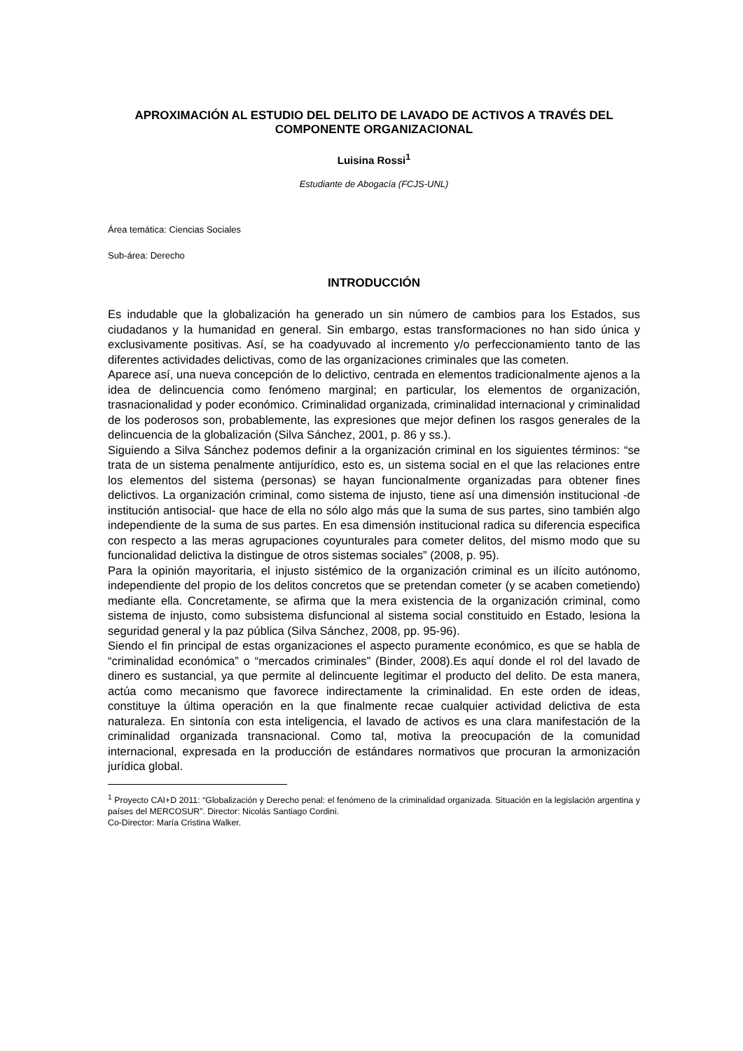APROXIMACIÓN AL ESTUDIO DEL DELITO DE LAVADO DE ACTIVOS A TRAVÉS DEL COMPONENTE ORGANIZACIONAL
Luisina Rossi<sup>1</sup>
Estudiante de Abogacía (FCJS-UNL)
Área temática: Ciencias Sociales
Sub-área: Derecho
INTRODUCCIÓN
Es indudable que la globalización ha generado un sin número de cambios para los Estados, sus ciudadanos y la humanidad en general. Sin embargo, estas transformaciones no han sido única y exclusivamente positivas. Así, se ha coadyuvado al incremento y/o perfeccionamiento tanto de las diferentes actividades delictivas, como de las organizaciones criminales que las cometen.
Aparece así, una nueva concepción de lo delictivo, centrada en elementos tradicionalmente ajenos a la idea de delincuencia como fenómeno marginal; en particular, los elementos de organización, trasnacionalidad y poder económico. Criminalidad organizada, criminalidad internacional y criminalidad de los poderosos son, probablemente, las expresiones que mejor definen los rasgos generales de la delincuencia de la globalización (Silva Sánchez, 2001, p. 86 y ss.).
Siguiendo a Silva Sánchez podemos definir a la organización criminal en los siguientes términos: “se trata de un sistema penalmente antijurídico, esto es, un sistema social en el que las relaciones entre los elementos del sistema (personas) se hayan funcionalmente organizadas para obtener fines delictivos. La organización criminal, como sistema de injusto, tiene así una dimensión institucional -de institución antisocial- que hace de ella no sólo algo más que la suma de sus partes, sino también algo independiente de la suma de sus partes. En esa dimensión institucional radica su diferencia especifica con respecto a las meras agrupaciones coyunturales para cometer delitos, del mismo modo que su funcionalidad delictiva la distingue de otros sistemas sociales” (2008, p. 95).
Para la opinión mayoritaria, el injusto sistémico de la organización criminal es un ilícito autónomo, independiente del propio de los delitos concretos que se pretendan cometer (y se acaben cometiendo) mediante ella. Concretamente, se afirma que la mera existencia de la organización criminal, como sistema de injusto, como subsistema disfuncional al sistema social constituido en Estado, lesiona la seguridad general y la paz pública (Silva Sánchez, 2008, pp. 95-96).
Siendo el fin principal de estas organizaciones el aspecto puramente económico, es que se habla de “criminalidad económica” o “mercados criminales” (Binder, 2008).Es aquí donde el rol del lavado de dinero es sustancial, ya que permite al delincuente legitimar el producto del delito. De esta manera, actúa como mecanismo que favorece indirectamente la criminalidad. En este orden de ideas, constituye la última operación en la que finalmente recae cualquier actividad delictiva de esta naturaleza. En sintonía con esta inteligencia, el lavado de activos es una clara manifestación de la criminalidad organizada transnacional. Como tal, motiva la preocupación de la comunidad internacional, expresada en la producción de estándares normativos que procuran la armonización jurídica global.
<sup>1</sup> Proyecto CAI+D 2011: “Globalización y Derecho penal: el fenómeno de la criminalidad organizada. Situación en la legislación argentina y países del MERCOSUR”. Director: Nicolás Santiago Cordini.
Co-Director: María Cristina Walker.